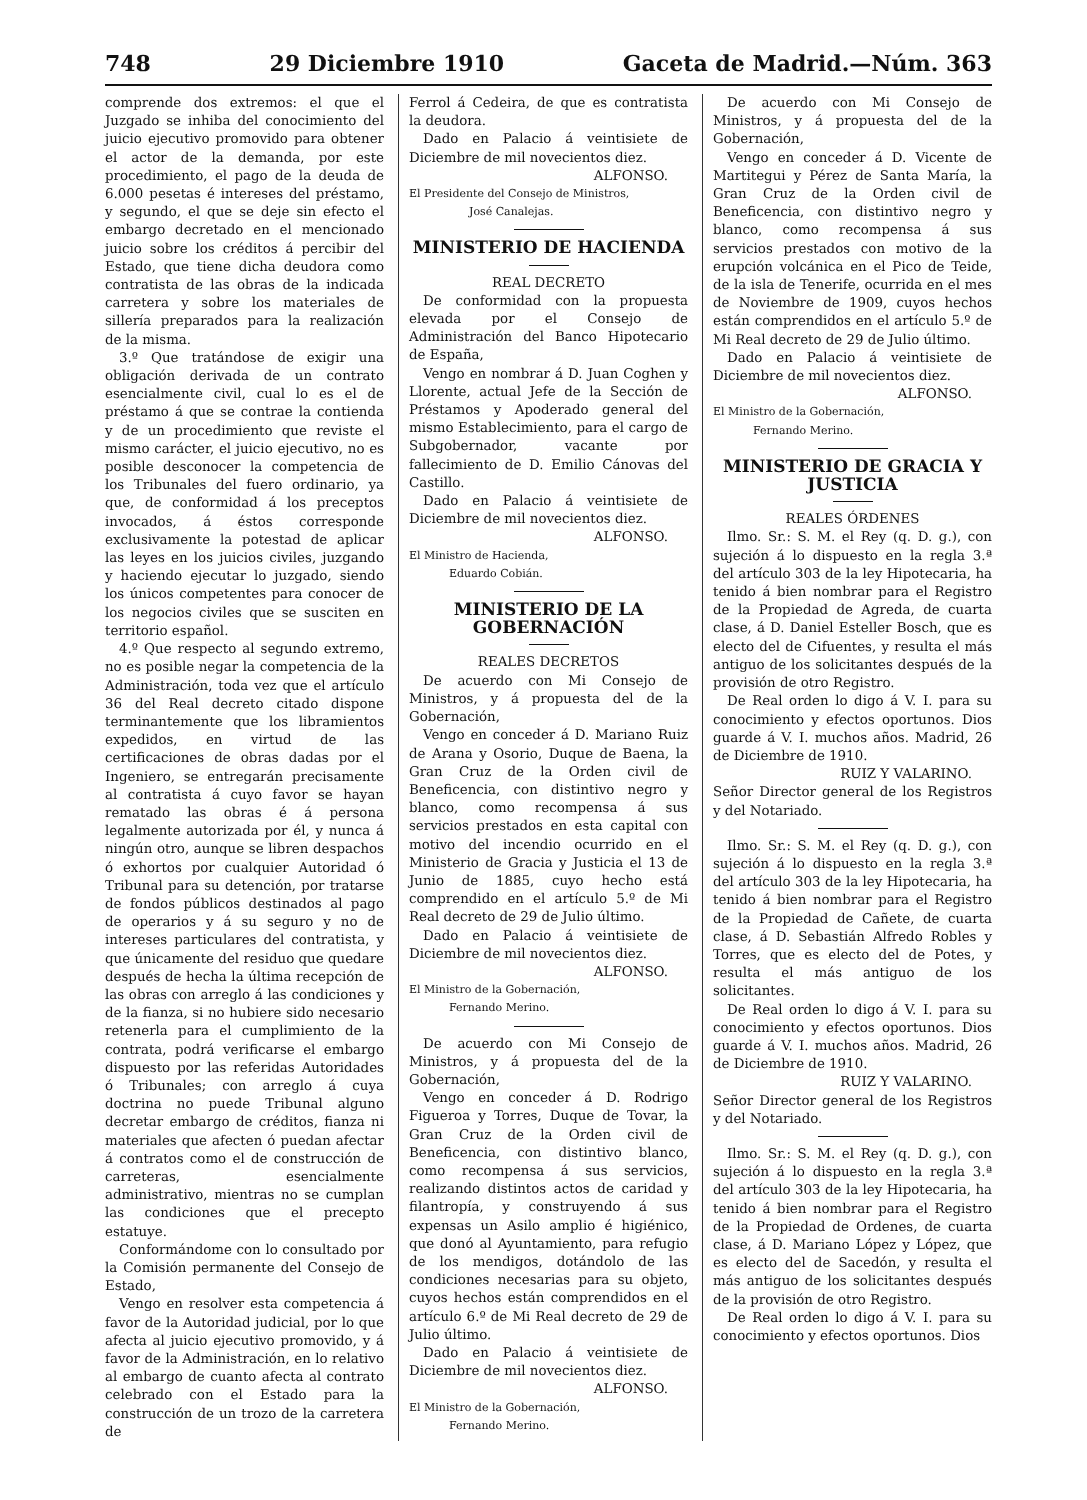748 29 Diciembre 1910 Gaceta de Madrid.—Núm. 363
comprende dos extremos: el que el Juzgado se inhiba del conocimiento del juicio ejecutivo promovido para obtener el actor de la demanda, por este procedimiento, el pago de la deuda de 6.000 pesetas é intereses del préstamo, y segundo, el que se deje sin efecto el embargo decretado en el mencionado juicio sobre los créditos á percibir del Estado, que tiene dicha deudora como contratista de las obras de la indicada carretera y sobre los materiales de sillería preparados para la realización de la misma.
3.º Que tratándose de exigir una obligación derivada de un contrato esencialmente civil, cual lo es el de préstamo á que se contrae la contienda y de un procedimiento que reviste el mismo carácter, el juicio ejecutivo, no es posible desconocer la competencia de los Tribunales del fuero ordinario, ya que, de conformidad á los preceptos invocados, á éstos corresponde exclusivamente la potestad de aplicar las leyes en los juicios civiles, juzgando y haciendo ejecutar lo juzgado, siendo los únicos competentes para conocer de los negocios civiles que se susciten en territorio español.
4.º Que respecto al segundo extremo, no es posible negar la competencia de la Administración, toda vez que el artículo 36 del Real decreto citado dispone terminantemente que los libramientos expedidos, en virtud de las certificaciones de obras dadas por el Ingeniero, se entregarán precisamente al contratista á cuyo favor se hayan rematado las obras é á persona legalmente autorizada por él, y nunca á ningún otro, aunque se libren despachos ó exhortos por cualquier Autoridad ó Tribunal para su detención, por tratarse de fondos públicos destinados al pago de operarios y á su seguro y no de intereses particulares del contratista, y que únicamente del residuo que quedare después de hecha la última recepción de las obras con arreglo á las condiciones y de la fianza, si no hubiere sido necesario retenerla para el cumplimiento de la contrata, podrá verificarse el embargo dispuesto por las referidas Autoridades ó Tribunales; con arreglo á cuya doctrina no puede Tribunal alguno decretar embargo de créditos, fianza ni materiales que afecten ó puedan afectar á contratos como el de construcción de carreteras, esencialmente administrativo, mientras no se cumplan las condiciones que el precepto estatuye.
Conformándome con lo consultado por la Comisión permanente del Consejo de Estado,
Vengo en resolver esta competencia á favor de la Autoridad judicial, por lo que afecta al juicio ejecutivo promovido, y á favor de la Administración, en lo relativo al embargo de cuanto afecta al contrato celebrado con el Estado para la construcción de un trozo de la carretera de
Ferrol á Cedeira, de que es contratista la deudora.
Dado en Palacio á veintisiete de Diciembre de mil novecientos diez.
ALFONSO.
El Presidente del Consejo de Ministros,
José Canalejas.
MINISTERIO DE HACIENDA
REAL DECRETO
De conformidad con la propuesta elevada por el Consejo de Administración del Banco Hipotecario de España,
Vengo en nombrar á D. Juan Coghen y Llorente, actual Jefe de la Sección de Préstamos y Apoderado general del mismo Establecimiento, para el cargo de Subgobernador, vacante por fallecimiento de D. Emilio Cánovas del Castillo.
Dado en Palacio á veintisiete de Diciembre de mil novecientos diez.
ALFONSO.
El Ministro de Hacienda,
Eduardo Cobián.
MINISTERIO DE LA GOBERNACIÓN
REALES DECRETOS
De acuerdo con Mi Consejo de Ministros, y á propuesta del de la Gobernación,
Vengo en conceder á D. Mariano Ruiz de Arana y Osorio, Duque de Baena, la Gran Cruz de la Orden civil de Beneficencia, con distintivo negro y blanco, como recompensa á sus servicios prestados en esta capital con motivo del incendio ocurrido en el Ministerio de Gracia y Justicia el 13 de Junio de 1885, cuyo hecho está comprendido en el artículo 5.º de Mi Real decreto de 29 de Julio último.
Dado en Palacio á veintisiete de Diciembre de mil novecientos diez.
ALFONSO.
El Ministro de la Gobernación,
Fernando Merino.
De acuerdo con Mi Consejo de Ministros, y á propuesta del de la Gobernación,
Vengo en conceder á D. Rodrigo Figueroa y Torres, Duque de Tovar, la Gran Cruz de la Orden civil de Beneficencia, con distintivo blanco, como recompensa á sus servicios, realizando distintos actos de caridad y filantropía, y construyendo á sus expensas un Asilo amplio é higiénico, que donó al Ayuntamiento, para refugio de los mendigos, dotándolo de las condiciones necesarias para su objeto, cuyos hechos están comprendidos en el artículo 6.º de Mi Real decreto de 29 de Julio último.
Dado en Palacio á veintisiete de Diciembre de mil novecientos diez.
ALFONSO.
El Ministro de la Gobernación,
Fernando Merino.
De acuerdo con Mi Consejo de Ministros, y á propuesta del de la Gobernación,
Vengo en conceder á D. Vicente de Martitegui y Pérez de Santa María, la Gran Cruz de la Orden civil de Beneficencia, con distintivo negro y blanco, como recompensa á sus servicios prestados con motivo de la erupción volcánica en el Pico de Teide, de la isla de Tenerife, ocurrida en el mes de Noviembre de 1909, cuyos hechos están comprendidos en el artículo 5.º de Mi Real decreto de 29 de Julio último.
Dado en Palacio á veintisiete de Diciembre de mil novecientos diez.
ALFONSO.
El Ministro de la Gobernación,
Fernando Merino.
MINISTERIO DE GRACIA Y JUSTICIA
REALES ÓRDENES
Ilmo. Sr.: S. M. el Rey (q. D. g.), con sujeción á lo dispuesto en la regla 3.ª del artículo 303 de la ley Hipotecaria, ha tenido á bien nombrar para el Registro de la Propiedad de Agreda, de cuarta clase, á D. Daniel Esteller Bosch, que es electo del de Cifuentes, y resulta el más antiguo de los solicitantes después de la provisión de otro Registro.
De Real orden lo digo á V. I. para su conocimiento y efectos oportunos. Dios guarde á V. I. muchos años. Madrid, 26 de Diciembre de 1910.
RUIZ Y VALARINO.
Señor Director general de los Registros y del Notariado.
Ilmo. Sr.: S. M. el Rey (q. D. g.), con sujeción á lo dispuesto en la regla 3.ª del artículo 303 de la ley Hipotecaria, ha tenido á bien nombrar para el Registro de la Propiedad de Cañete, de cuarta clase, á D. Sebastián Alfredo Robles y Torres, que es electo del de Potes, y resulta el más antiguo de los solicitantes.
De Real orden lo digo á V. I. para su conocimiento y efectos oportunos. Dios guarde á V. I. muchos años. Madrid, 26 de Diciembre de 1910.
RUIZ Y VALARINO.
Señor Director general de los Registros y del Notariado.
Ilmo. Sr.: S. M. el Rey (q. D. g.), con sujeción á lo dispuesto en la regla 3.ª del artículo 303 de la ley Hipotecaria, ha tenido á bien nombrar para el Registro de la Propiedad de Ordenes, de cuarta clase, á D. Mariano López y López, que es electo del de Sacedón, y resulta el más antiguo de los solicitantes después de la provisión de otro Registro.
De Real orden lo digo á V. I. para su conocimiento y efectos oportunos. Dios